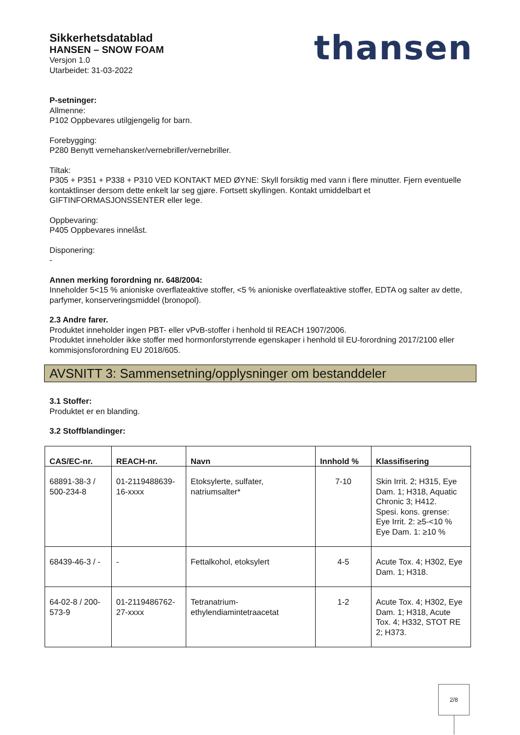Sikkerhetsdatablad
HANSEN – SNOW FOAM
Versjon 1.0
Utarbeidet: 31-03-2022
thansen
P-setninger:
Allmenne:
P102 Oppbevares utilgjengelig for barn.
Forebygging:
P280 Benytt vernehansker/vernebriller/vernebriller.
Tiltak:
P305 + P351 + P338 + P310 VED KONTAKT MED ØYNE: Skyll forsiktig med vann i flere minutter. Fjern eventuelle kontaktlinser dersom dette enkelt lar seg gjøre. Fortsett skyllingen. Kontakt umiddelbart et GIFTINFORMASJONSSENTER eller lege.
Oppbevaring:
P405 Oppbevares innelåst.
Disponering:
-
Annen merking forordning nr. 648/2004:
Inneholder 5<15 % anioniske overflateaktive stoffer, <5 % anioniske overflateaktive stoffer, EDTA og salter av dette, parfymer, konserveringsmiddel (bronopol).
2.3 Andre farer.
Produktet inneholder ingen PBT- eller vPvB-stoffer i henhold til REACH 1907/2006.
Produktet inneholder ikke stoffer med hormonforstyrrende egenskaper i henhold til EU-forordning 2017/2100 eller kommisjonsforordning EU 2018/605.
AVSNITT 3: Sammensetning/opplysninger om bestanddeler
3.1 Stoffer:
Produktet er en blanding.
3.2 Stoffblandinger:
| CAS/EC-nr. | REACH-nr. | Navn | Innhold % | Klassifisering |
| --- | --- | --- | --- | --- |
| 68891-38-3 / 500-234-8 | 01-2119488639-16-xxxx | Etoksylerte, sulfater, natriumsalter* | 7-10 | Skin Irrit. 2; H315, Eye Dam. 1; H318, Aquatic Chronic 3; H412. Spesi. kons. grense: Eye Irrit. 2: ≥5-<10 % Eye Dam. 1: ≥10 % |
| 68439-46-3 / - | - | Fettalkohol, etoksylert | 4-5 | Acute Tox. 4; H302, Eye Dam. 1; H318. |
| 64-02-8 / 200-573-9 | 01-2119486762-27-xxxx | Tetranatrium-ethylendiamintetraacetat | 1-2 | Acute Tox. 4; H302, Eye Dam. 1; H318, Acute Tox. 4; H332, STOT RE 2; H373. |
2/8